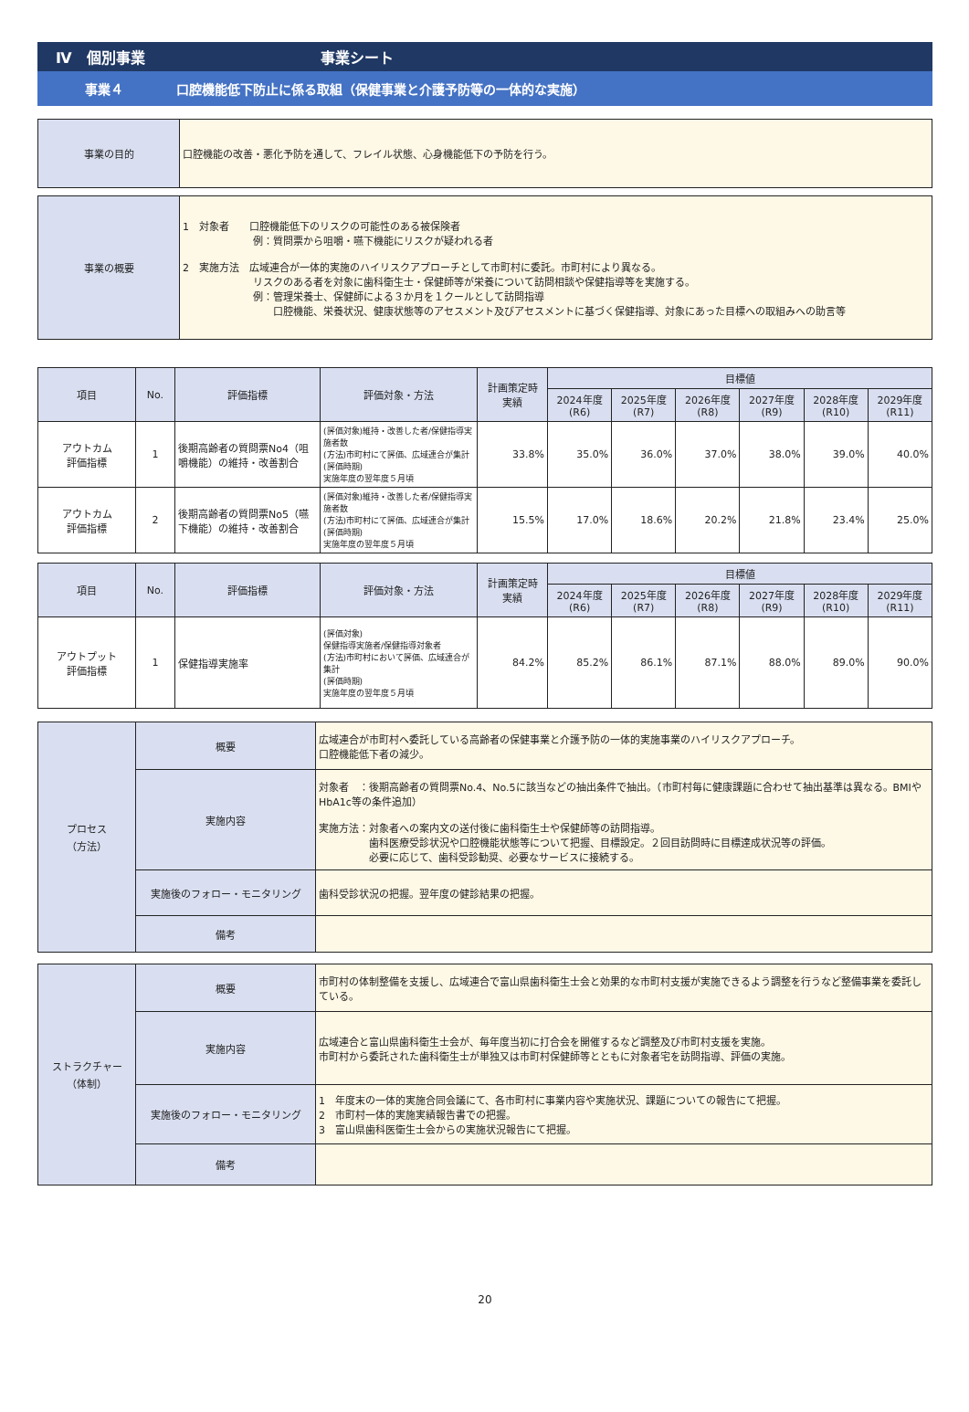Ⅳ　個別事業 事業シート
事業４ 口腔機能低下防止に係る取組（保健事業と介護予防等の一体的な実施）
| 事業の目的 | 口腔機能の改善・悪化予防を通して、フレイル状態、心身機能低下の予防を行う。 |
| 事業の概要 | 1 対象者 口腔機能低下のリスクの可能性のある被保険者 例：質問票から咀嚼・嚥下機能にリスクが疑われる者 2 実施方法 広域連合が一体的実施のハイリスクアプローチとして市町村に委託。市町村により異なる。 リスクのある者を対象に歯科衛生士・保健師等が栄養について訪問相談や保健指導等を実施する。 例：管理栄養士、保健師による３か月を１クールとして訪問指導 口腔機能、栄養状況、健康状態等のアセスメント及びアセスメントに基づく保健指導、対象にあった目標への取組みへの助言等 |
| 項目 | No. | 評価指標 | 評価対象・方法 | 計画策定時 実績 | 目標値 | | | | | |
| --- | --- | --- | --- | --- | --- | --- | --- | --- | --- | --- |
| | | | | | 2024年度 (R6) | 2025年度 (R7) | 2026年度 (R8) | 2027年度 (R9) | 2028年度 (R10) | 2029年度 (R11) |
| アウトカム 評価指標 | 1 | 後期高齢者の質問票No4（咀嚼機能）の維持・改善割合 | (評価対象)維持・改善した者/保健指導実施者数 (方法)市町村にて評価、広域連合が集計 (評価時期) 実施年度の翌年度５月頃 | 33.8% | 35.0% | 36.0% | 37.0% | 38.0% | 39.0% | 40.0% |
| アウトカム 評価指標 | 2 | 後期高齢者の質問票No5（嚥下機能）の維持・改善割合 | (評価対象)維持・改善した者/保健指導実施者数 (方法)市町村にて評価、広域連合が集計 (評価時期) 実施年度の翌年度５月頃 | 15.5% | 17.0% | 18.6% | 20.2% | 21.8% | 23.4% | 25.0% |
| 項目 | No. | 評価指標 | 評価対象・方法 | 計画策定時 実績 | 目標値 | | | | | |
| --- | --- | --- | --- | --- | --- | --- | --- | --- | --- | --- |
| | | | | | 2024年度 (R6) | 2025年度 (R7) | 2026年度 (R8) | 2027年度 (R9) | 2028年度 (R10) | 2029年度 (R11) |
| アウトプット 評価指標 | 1 | 保健指導実施率 | (評価対象) 保健指導実施者/保健指導対象者 (方法)市町村において評価、広域連合が集計 (評価時期) 実施年度の翌年度５月頃 | 84.2% | 85.2% | 86.1% | 87.1% | 88.0% | 89.0% | 90.0% |
| プロセス （方法） | 概要 | 広域連合が市町村へ委託している高齢者の保健事業と介護予防の一体的実施事業のハイリスクアプローチ。 口腔機能低下者の減少。 |
| | 実施内容 | 対象者 ：後期高齢者の質問票No.4、No.5に該当などの抽出条件で抽出。（市町村毎に健康課題に合わせて抽出基準は異なる。BMIやHbA1c等の条件追加） 実施方法：対象者への案内文の送付後に歯科衛生士や保健師等の訪問指導。 歯科医療受診状況や口腔機能状態等について把握、目標設定。２回目訪問時に目標達成状況等の評価。 必要に応じて、歯科受診勧奨、必要なサービスに接続する。 |
| | 実施後のフォロー・モニタリング | 歯科受診状況の把握。翌年度の健診結果の把握。 |
| | 備考 | |
| ストラクチャー （体制） | 概要 | 市町村の体制整備を支援し、広域連合で富山県歯科衛生士会と効果的な市町村支援が実施できるよう調整を行うなど整備事業を委託している。 |
| | 実施内容 | 広域連合と富山県歯科衛生士会が、毎年度当初に打合会を開催するなど調整及び市町村支援を実施。 市町村から委託された歯科衛生士が単独又は市町村保健師等とともに対象者宅を訪問指導、評価の実施。 |
| | 実施後のフォロー・モニタリング | 1 年度末の一体的実施合同会議にて、各市町村に事業内容や実施状況、課題についての報告にて把握。 2 市町村一体的実施実績報告書での把握。 3 富山県歯科医衛生士会からの実施状況報告にて把握。 |
| | 備考 | |
20